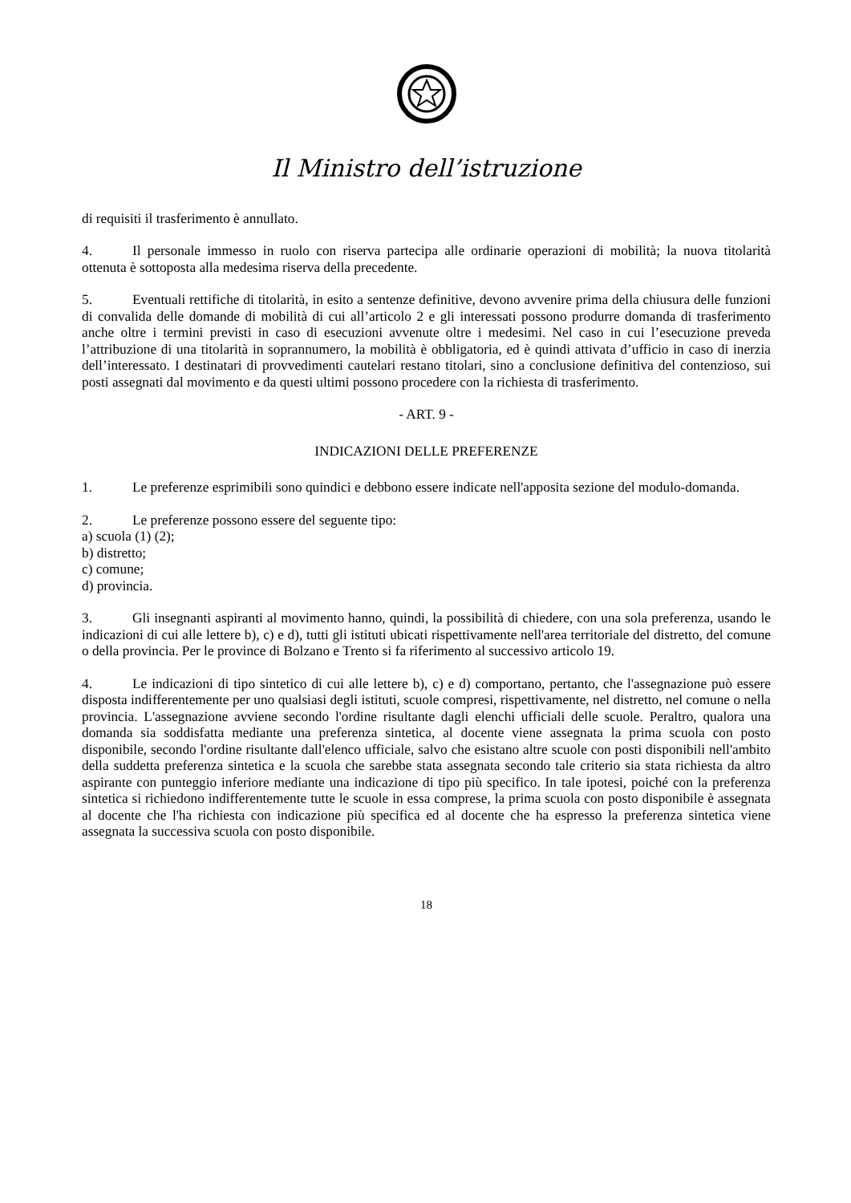Il Ministro dell’istruzione
di requisiti il trasferimento è annullato.
4. Il personale immesso in ruolo con riserva partecipa alle ordinarie operazioni di mobilità; la nuova titolarità ottenuta è sottoposta alla medesima riserva della precedente.
5. Eventuali rettifiche di titolarità, in esito a sentenze definitive, devono avvenire prima della chiusura delle funzioni di convalida delle domande di mobilità di cui all’articolo 2 e gli interessati possono produrre domanda di trasferimento anche oltre i termini previsti in caso di esecuzioni avvenute oltre i medesimi. Nel caso in cui l’esecuzione preveda l’attribuzione di una titolarità in soprannumero, la mobilità è obbligatoria, ed è quindi attivata d’ufficio in caso di inerzia dell’interessato. I destinatari di provvedimenti cautelari restano titolari, sino a conclusione definitiva del contenzioso, sui posti assegnati dal movimento e da questi ultimi possono procedere con la richiesta di trasferimento.
- ART. 9 -
INDICAZIONI DELLE PREFERENZE
1. Le preferenze esprimibili sono quindici e debbono essere indicate nell'apposita sezione del modulo-domanda.
2. Le preferenze possono essere del seguente tipo:
a) scuola (1) (2);
b) distretto;
c) comune;
d) provincia.
3. Gli insegnanti aspiranti al movimento hanno, quindi, la possibilità di chiedere, con una sola preferenza, usando le indicazioni di cui alle lettere b), c) e d), tutti gli istituti ubicati rispettivamente nell'area territoriale del distretto, del comune o della provincia. Per le province di Bolzano e Trento si fa riferimento al successivo articolo 19.
4. Le indicazioni di tipo sintetico di cui alle lettere b), c) e d) comportano, pertanto, che l'assegnazione può essere disposta indifferentemente per uno qualsiasi degli istituti, scuole compresi, rispettivamente, nel distretto, nel comune o nella provincia. L'assegnazione avviene secondo l'ordine risultante dagli elenchi ufficiali delle scuole. Peraltro, qualora una domanda sia soddisfatta mediante una preferenza sintetica, al docente viene assegnata la prima scuola con posto disponibile, secondo l'ordine risultante dall'elenco ufficiale, salvo che esistano altre scuole con posti disponibili nell'ambito della suddetta preferenza sintetica e la scuola che sarebbe stata assegnata secondo tale criterio sia stata richiesta da altro aspirante con punteggio inferiore mediante una indicazione di tipo più specifico. In tale ipotesi, poiché con la preferenza sintetica si richiedono indifferentemente tutte le scuole in essa comprese, la prima scuola con posto disponibile è assegnata al docente che l'ha richiesta con indicazione più specifica ed al docente che ha espresso la preferenza sintetica viene assegnata la successiva scuola con posto disponibile.
18